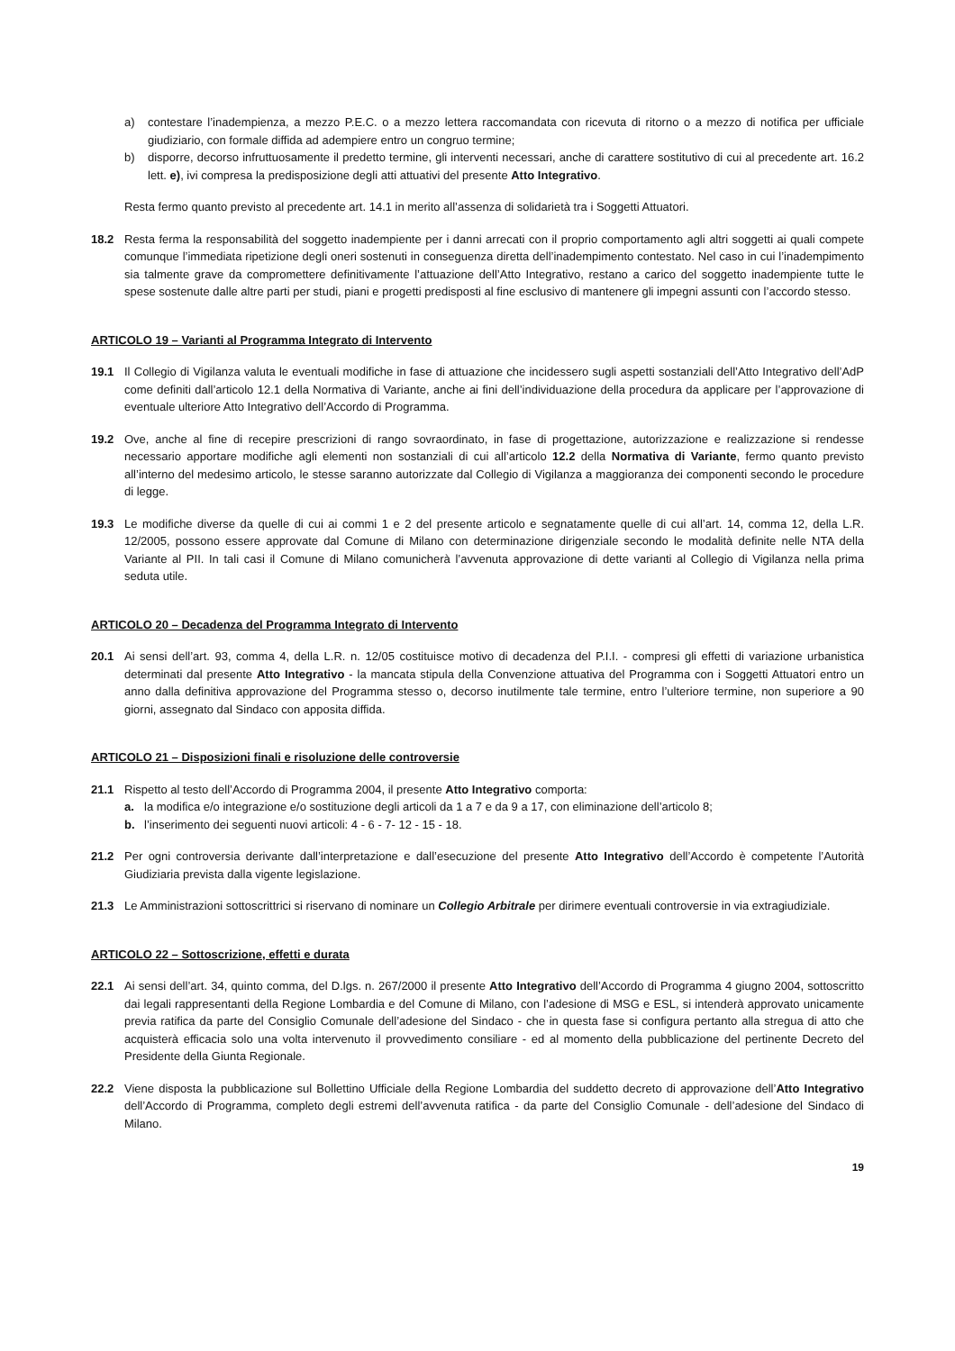a) contestare l’inadempienza, a mezzo P.E.C. o a mezzo lettera raccomandata con ricevuta di ritorno o a mezzo di notifica per ufficiale giudiziario, con formale diffida ad adempiere entro un congruo termine;
b) disporre, decorso infruttuosamente il predetto termine, gli interventi necessari, anche di carattere sostitutivo di cui al precedente art. 16.2 lett. e), ivi compresa la predisposizione degli atti attuativi del presente Atto Integrativo.
Resta fermo quanto previsto al precedente art. 14.1 in merito all’assenza di solidarietà tra i Soggetti Attuatori.
18.2 Resta ferma la responsabilità del soggetto inadempiente per i danni arrecati con il proprio comportamento agli altri soggetti ai quali compete comunque l’immediata ripetizione degli oneri sostenuti in conseguenza diretta dell’inadempimento contestato. Nel caso in cui l’inadempimento sia talmente grave da compromettere definitivamente l’attuazione dell’Atto Integrativo, restano a carico del soggetto inadempiente tutte le spese sostenute dalle altre parti per studi, piani e progetti predisposti al fine esclusivo di mantenere gli impegni assunti con l’accordo stesso.
ARTICOLO 19 – Varianti al Programma Integrato di Intervento
19.1 Il Collegio di Vigilanza valuta le eventuali modifiche in fase di attuazione che incidessero sugli aspetti sostanziali dell’Atto Integrativo dell’AdP come definiti dall’articolo 12.1 della Normativa di Variante, anche ai fini dell’individuazione della procedura da applicare per l’approvazione di eventuale ulteriore Atto Integrativo dell’Accordo di Programma.
19.2 Ove, anche al fine di recepire prescrizioni di rango sovraordinato, in fase di progettazione, autorizzazione e realizzazione si rendesse necessario apportare modifiche agli elementi non sostanziali di cui all’articolo 12.2 della Normativa di Variante, fermo quanto previsto all’interno del medesimo articolo, le stesse saranno autorizzate dal Collegio di Vigilanza a maggioranza dei componenti secondo le procedure di legge.
19.3 Le modifiche diverse da quelle di cui ai commi 1 e 2 del presente articolo e segnatamente quelle di cui all’art. 14, comma 12, della L.R. 12/2005, possono essere approvate dal Comune di Milano con determinazione dirigenziale secondo le modalità definite nelle NTA della Variante al PII. In tali casi il Comune di Milano comunicherà l’avvenuta approvazione di dette varianti al Collegio di Vigilanza nella prima seduta utile.
ARTICOLO 20 – Decadenza del Programma Integrato di Intervento
20.1 Ai sensi dell’art. 93, comma 4, della L.R. n. 12/05 costituisce motivo di decadenza del P.I.I. - compresi gli effetti di variazione urbanistica determinati dal presente Atto Integrativo - la mancata stipula della Convenzione attuativa del Programma con i Soggetti Attuatori entro un anno dalla definitiva approvazione del Programma stesso o, decorso inutilmente tale termine, entro l’ulteriore termine, non superiore a 90 giorni, assegnato dal Sindaco con apposita diffida.
ARTICOLO 21 – Disposizioni finali e risoluzione delle controversie
21.1 Rispetto al testo dell’Accordo di Programma 2004, il presente Atto Integrativo comporta:
a. la modifica e/o integrazione e/o sostituzione degli articoli da 1 a 7 e da 9 a 17, con eliminazione dell’articolo 8;
b. l’inserimento dei seguenti nuovi articoli: 4 - 6 - 7- 12 - 15 - 18.
21.2 Per ogni controversia derivante dall’interpretazione e dall’esecuzione del presente Atto Integrativo dell’Accordo è competente l’Autorità Giudiziaria prevista dalla vigente legislazione.
21.3 Le Amministrazioni sottoscrittrici si riservano di nominare un Collegio Arbitrale per dirimere eventuali controversie in via extragiudiziale.
ARTICOLO 22 – Sottoscrizione, effetti e durata
22.1 Ai sensi dell’art. 34, quinto comma, del D.lgs. n. 267/2000 il presente Atto Integrativo dell’Accordo di Programma 4 giugno 2004, sottoscritto dai legali rappresentanti della Regione Lombardia e del Comune di Milano, con l’adesione di MSG e ESL, si intenderà approvato unicamente previa ratifica da parte del Consiglio Comunale dell’adesione del Sindaco - che in questa fase si configura pertanto alla stregua di atto che acquisterà efficacia solo una volta intervenuto il provvedimento consiliare - ed al momento della pubblicazione del pertinente Decreto del Presidente della Giunta Regionale.
22.2 Viene disposta la pubblicazione sul Bollettino Ufficiale della Regione Lombardia del suddetto decreto di approvazione dell’Atto Integrativo dell’Accordo di Programma, completo degli estremi dell’avvenuta ratifica - da parte del Consiglio Comunale - dell’adesione del Sindaco di Milano.
19